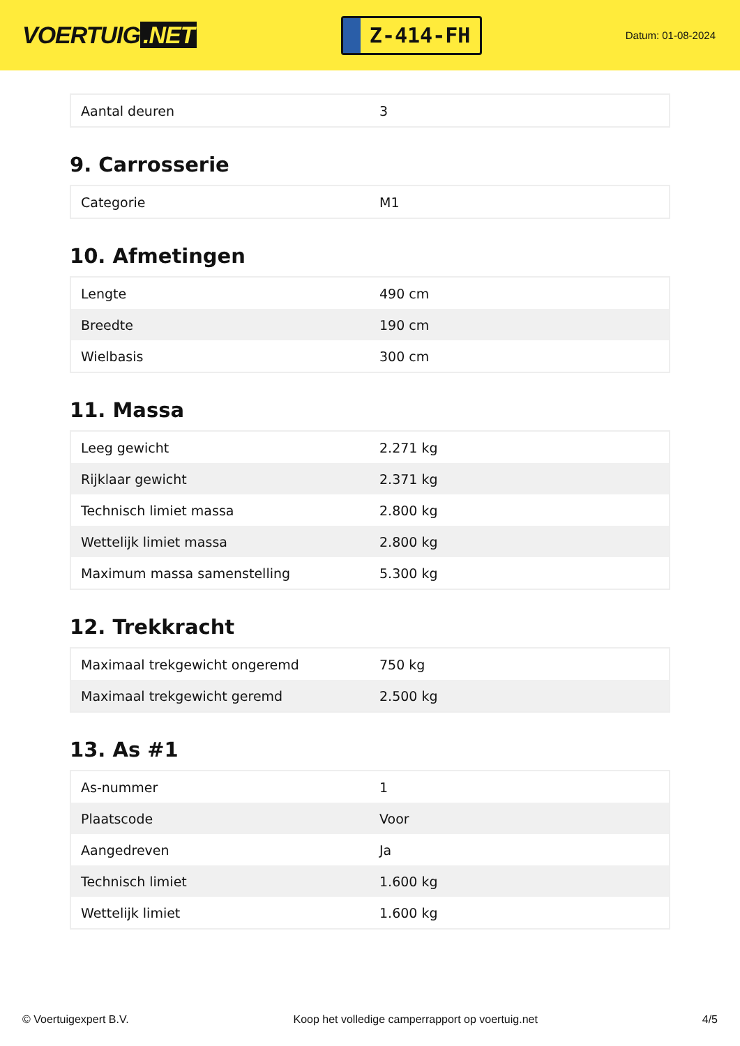VOERTUIG.NET
Z-414-FH
Datum: 01-08-2024
| Aantal deuren | 3 |
9. Carrosserie
| Categorie | M1 |
10. Afmetingen
| Lengte | 490 cm |
| Breedte | 190 cm |
| Wielbasis | 300 cm |
11. Massa
| Leeg gewicht | 2.271 kg |
| Rijklaar gewicht | 2.371 kg |
| Technisch limiet massa | 2.800 kg |
| Wettelijk limiet massa | 2.800 kg |
| Maximum massa samenstelling | 5.300 kg |
12. Trekkracht
| Maximaal trekgewicht ongeremd | 750 kg |
| Maximaal trekgewicht geremd | 2.500 kg |
13. As #1
| As-nummer | 1 |
| Plaatscode | Voor |
| Aangedreven | Ja |
| Technisch limiet | 1.600 kg |
| Wettelijk limiet | 1.600 kg |
© Voertuigexpert B.V. Koop het volledige camperrapport op voertuig.net 4/5